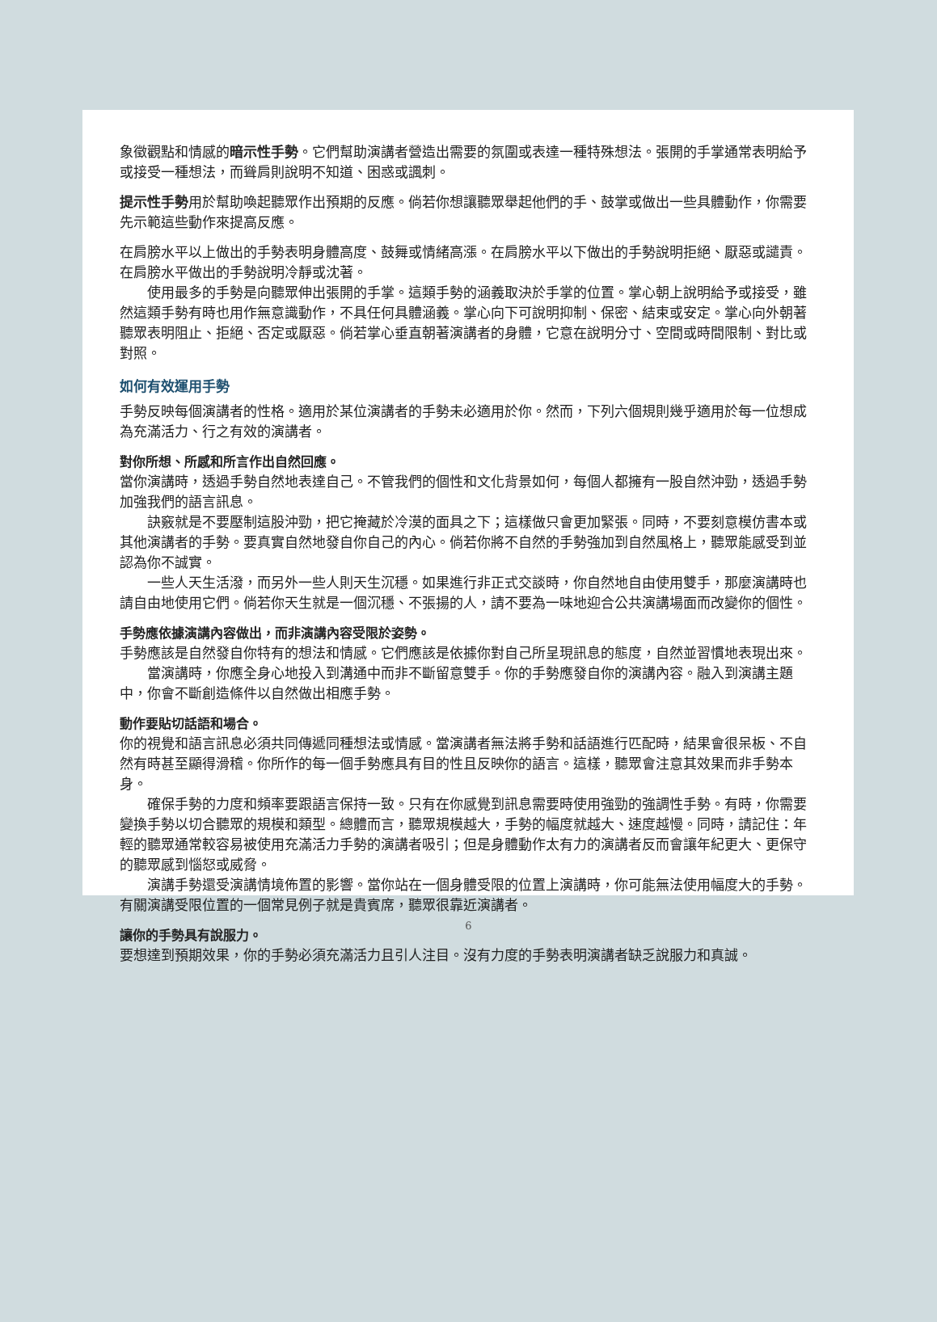象徵觀點和情感的暗示性手勢。它們幫助演講者營造出需要的氛圍或表達一種特殊想法。張開的手掌通常表明給予或接受一種想法，而聳肩則說明不知道、困惑或諷刺。
提示性手勢用於幫助喚起聽眾作出預期的反應。倘若你想讓聽眾舉起他們的手、鼓掌或做出一些具體動作，你需要先示範這些動作來提高反應。
在肩膀水平以上做出的手勢表明身體高度、鼓舞或情緒高漲。在肩膀水平以下做出的手勢說明拒絕、厭惡或譴責。在肩膀水平做出的手勢說明冷靜或沈著。
使用最多的手勢是向聽眾伸出張開的手掌。這類手勢的涵義取決於手掌的位置。掌心朝上說明給予或接受，雖然這類手勢有時也用作無意識動作，不具任何具體涵義。掌心向下可說明抑制、保密、結束或安定。掌心向外朝著聽眾表明阻止、拒絕、否定或厭惡。倘若掌心垂直朝著演講者的身體，它意在說明分寸、空間或時間限制、對比或對照。
如何有效運用手勢
手勢反映每個演講者的性格。適用於某位演講者的手勢未必適用於你。然而，下列六個規則幾乎適用於每一位想成為充滿活力、行之有效的演講者。
對你所想、所感和所言作出自然回應。
當你演講時，透過手勢自然地表達自己。不管我們的個性和文化背景如何，每個人都擁有一股自然沖勁，透過手勢加強我們的語言訊息。
訣竅就是不要壓制這股沖勁，把它掩藏於冷漠的面具之下；這樣做只會更加緊張。同時，不要刻意模仿書本或其他演講者的手勢。要真實自然地發自你自己的內心。倘若你將不自然的手勢強加到自然風格上，聽眾能感受到並認為你不誠實。
一些人天生活潑，而另外一些人則天生沉穩。如果進行非正式交談時，你自然地自由使用雙手，那麼演講時也請自由地使用它們。倘若你天生就是一個沉穩、不張揚的人，請不要為一味地迎合公共演講場面而改變你的個性。
手勢應依據演講內容做出，而非演講內容受限於姿勢。
手勢應該是自然發自你特有的想法和情感。它們應該是依據你對自己所呈現訊息的態度，自然並習慣地表現出來。
當演講時，你應全身心地投入到溝通中而非不斷留意雙手。你的手勢應發自你的演講內容。融入到演講主題中，你會不斷創造條件以自然做出相應手勢。
動作要貼切話語和場合。
你的視覺和語言訊息必須共同傳遞同種想法或情感。當演講者無法將手勢和話語進行匹配時，結果會很呆板、不自然有時甚至顯得滑稽。你所作的每一個手勢應具有目的性且反映你的語言。這樣，聽眾會注意其效果而非手勢本身。
確保手勢的力度和頻率要跟語言保持一致。只有在你感覺到訊息需要時使用強勁的強調性手勢。有時，你需要變換手勢以切合聽眾的規模和類型。總體而言，聽眾規模越大，手勢的幅度就越大、速度越慢。同時，請記住：年輕的聽眾通常較容易被使用充滿活力手勢的演講者吸引；但是身體動作太有力的演講者反而會讓年紀更大、更保守的聽眾感到惱怒或威脅。
演講手勢還受演講情境佈置的影響。當你站在一個身體受限的位置上演講時，你可能無法使用幅度大的手勢。有關演講受限位置的一個常見例子就是貴賓席，聽眾很靠近演講者。
讓你的手勢具有說服力。
要想達到預期效果，你的手勢必須充滿活力且引人注目。沒有力度的手勢表明演講者缺乏說服力和真誠。
6